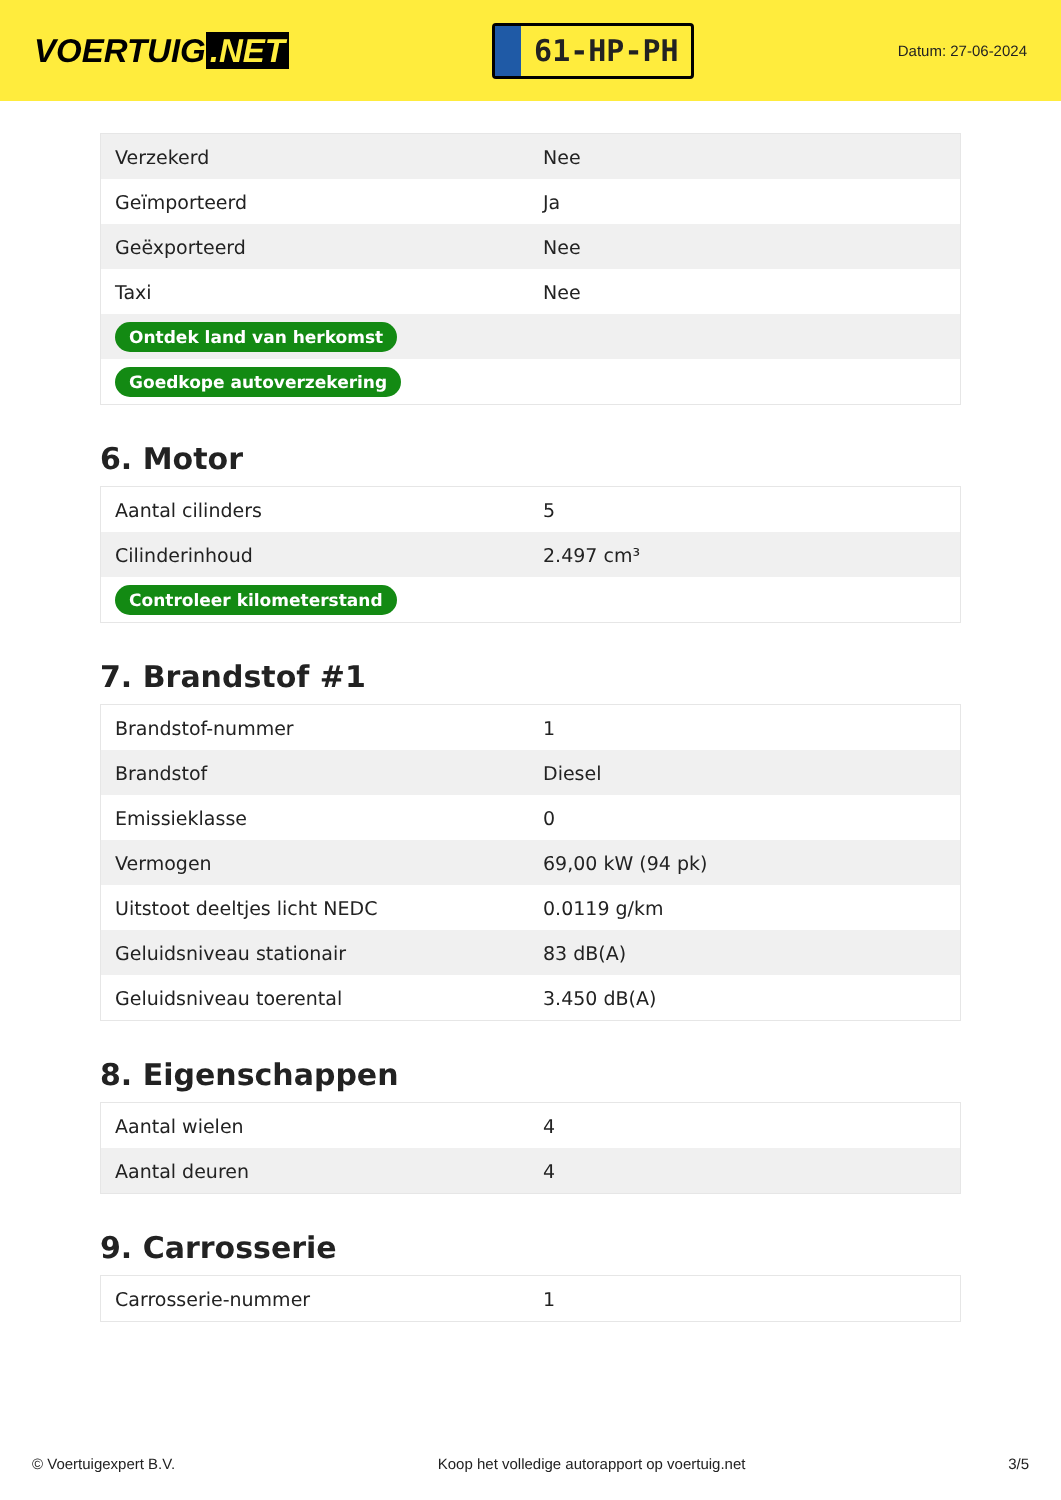VOERTUIG.NET
61-HP-PH
Datum: 27-06-2024
| Verzekerd | Nee |
| Geïmporteerd | Ja |
| Geëxporteerd | Nee |
| Taxi | Nee |
| Ontdek land van herkomst | |
| Goedkope autoverzekering | |
6. Motor
| Aantal cilinders | 5 |
| Cilinderinhoud | 2.497 cm³ |
| Controleer kilometerstand | |
7. Brandstof #1
| Brandstof-nummer | 1 |
| Brandstof | Diesel |
| Emissieklasse | 0 |
| Vermogen | 69,00 kW (94 pk) |
| Uitstoot deeltjes licht NEDC | 0.0119 g/km |
| Geluidsniveau stationair | 83 dB(A) |
| Geluidsniveau toerental | 3.450 dB(A) |
8. Eigenschappen
| Aantal wielen | 4 |
| Aantal deuren | 4 |
9. Carrosserie
| Carrosserie-nummer | 1 |
© Voertuigexpert B.V. Koop het volledige autorapport op voertuig.net 3/5